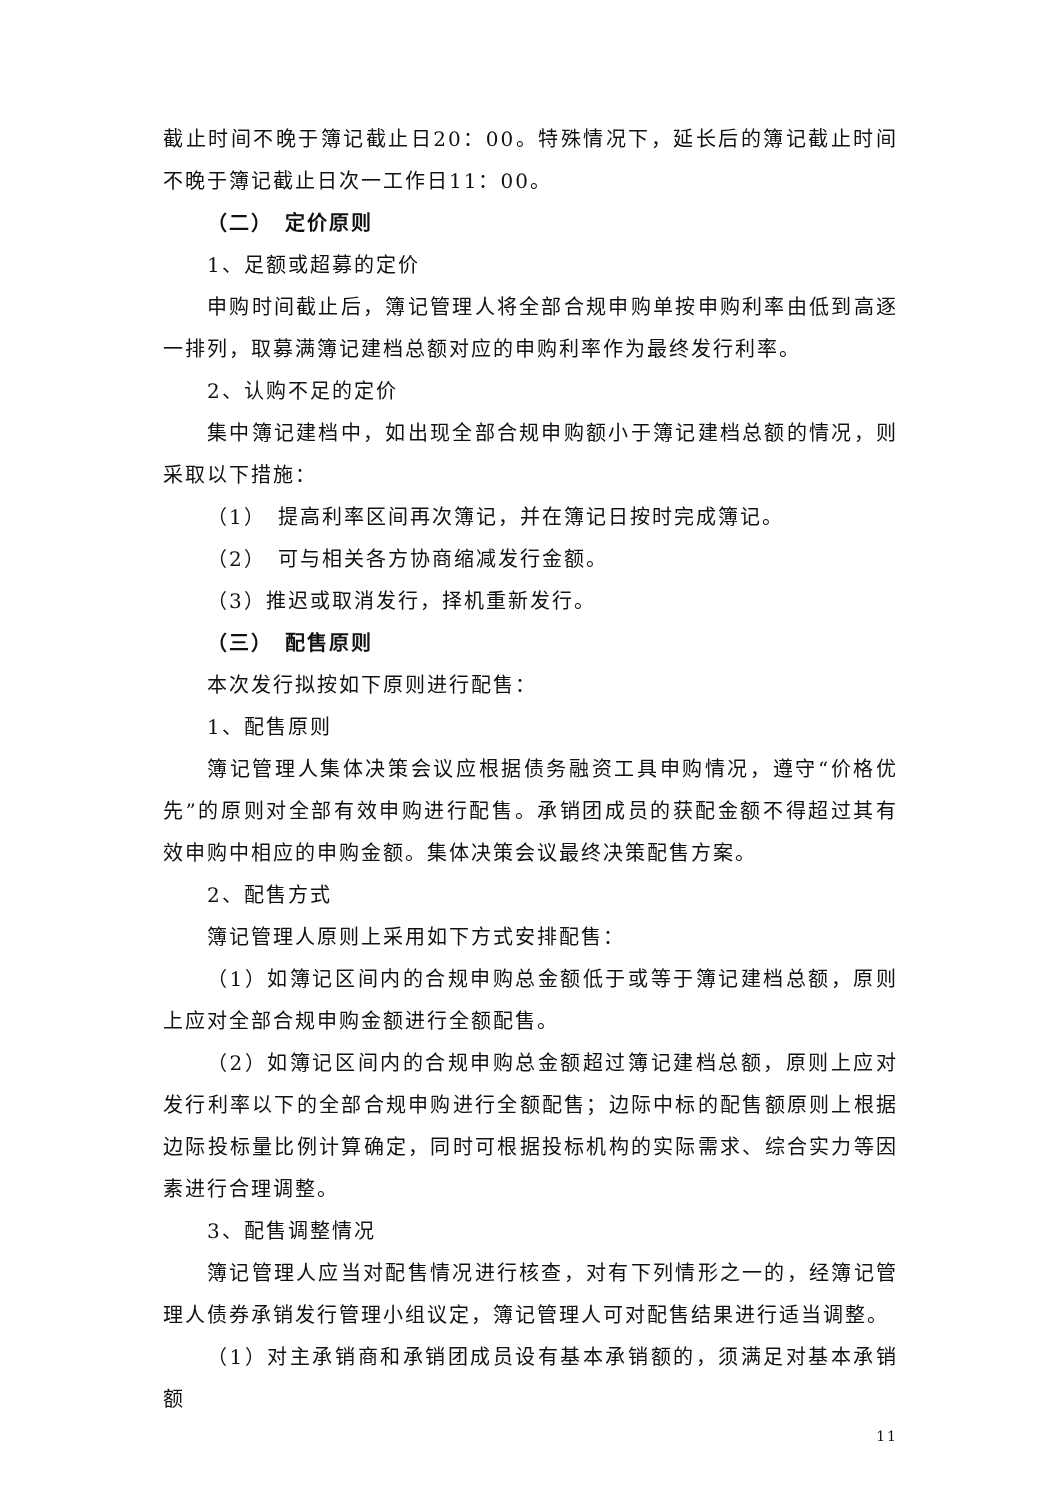截止时间不晚于簿记截止日20：00。特殊情况下，延长后的簿记截止时间不晚于簿记截止日次一工作日11：00。
（二）　定价原则
1、足额或超募的定价
申购时间截止后，簿记管理人将全部合规申购单按申购利率由低到高逐一排列，取募满簿记建档总额对应的申购利率作为最终发行利率。
2、认购不足的定价
集中簿记建档中，如出现全部合规申购额小于簿记建档总额的情况，则采取以下措施：
（1）　提高利率区间再次簿记，并在簿记日按时完成簿记。
（2）　可与相关各方协商缩减发行金额。
（3）推迟或取消发行，择机重新发行。
（三）　配售原则
本次发行拟按如下原则进行配售：
1、配售原则
簿记管理人集体决策会议应根据债务融资工具申购情况，遵守“价格优先”的原则对全部有效申购进行配售。承销团成员的获配金额不得超过其有效申购中相应的申购金额。集体决策会议最终决策配售方案。
2、配售方式
簿记管理人原则上采用如下方式安排配售：
（1）如簿记区间内的合规申购总金额低于或等于簿记建档总额，原则上应对全部合规申购金额进行全额配售。
（2）如簿记区间内的合规申购总金额超过簿记建档总额，原则上应对发行利率以下的全部合规申购进行全额配售；边际中标的配售额原则上根据边际投标量比例计算确定，同时可根据投标机构的实际需求、综合实力等因素进行合理调整。
3、配售调整情况
簿记管理人应当对配售情况进行核查，对有下列情形之一的，经簿记管理人债券承销发行管理小组议定，簿记管理人可对配售结果进行适当调整。
（1）对主承销商和承销团成员设有基本承销额的，须满足对基本承销额
11